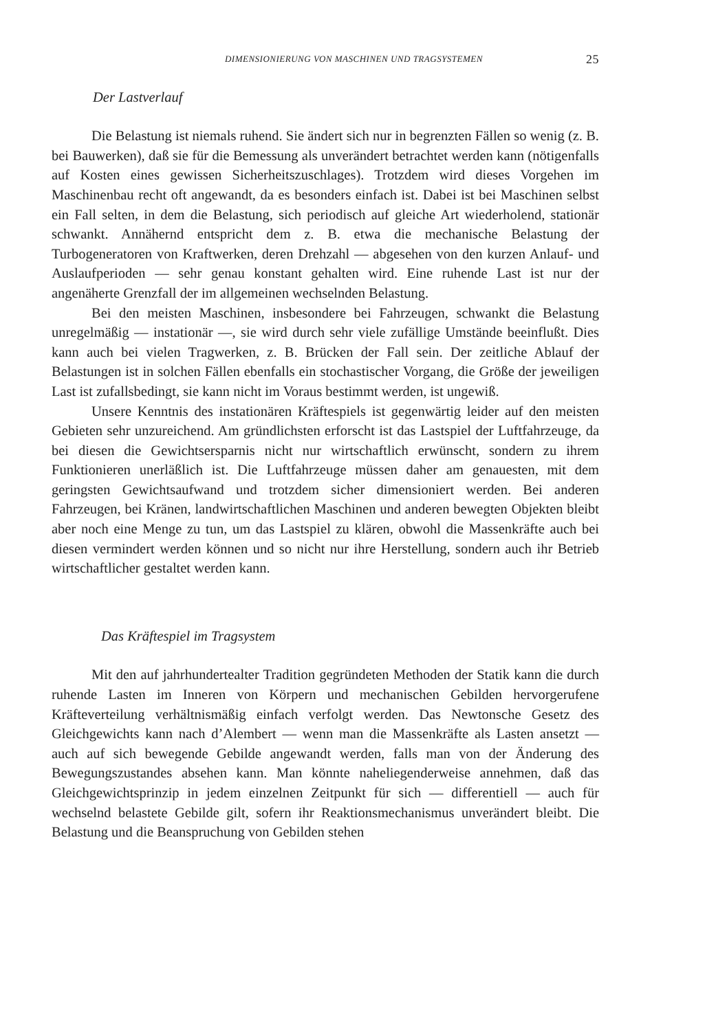DIMENSIONIERUNG VON MASCHINEN UND TRAGSYSTEMEN 25
Der Lastverlauf
Die Belastung ist niemals ruhend. Sie ändert sich nur in begrenzten Fällen so wenig (z. B. bei Bauwerken), daß sie für die Bemessung als unverändert betrachtet werden kann (nötigenfalls auf Kosten eines gewissen Sicherheitszuschlages). Trotzdem wird dieses Vorgehen im Maschinenbau recht oft angewandt, da es besonders einfach ist. Dabei ist bei Maschinen selbst ein Fall selten, in dem die Belastung, sich periodisch auf gleiche Art wiederholend, stationär schwankt. Annähernd entspricht dem z. B. etwa die mechanische Belastung der Turbogeneratoren von Kraftwerken, deren Drehzahl — abgesehen von den kurzen Anlauf- und Auslaufperioden — sehr genau konstant gehalten wird. Eine ruhende Last ist nur der angenäherte Grenzfall der im allgemeinen wechselnden Belastung.
Bei den meisten Maschinen, insbesondere bei Fahrzeugen, schwankt die Belastung unregelmäßig — instationär —, sie wird durch sehr viele zufällige Umstände beeinflußt. Dies kann auch bei vielen Tragwerken, z. B. Brücken der Fall sein. Der zeitliche Ablauf der Belastungen ist in solchen Fällen ebenfalls ein stochastischer Vorgang, die Größe der jeweiligen Last ist zufallsbedingt, sie kann nicht im Voraus bestimmt werden, ist ungewiß.
Unsere Kenntnis des instationären Kräftespiels ist gegenwärtig leider auf den meisten Gebieten sehr unzureichend. Am gründlichsten erforscht ist das Lastspiel der Luftfahrzeuge, da bei diesen die Gewichtsersparnis nicht nur wirtschaftlich erwünscht, sondern zu ihrem Funktionieren unerläßlich ist. Die Luftfahrzeuge müssen daher am genauesten, mit dem geringsten Gewichtsaufwand und trotzdem sicher dimensioniert werden. Bei anderen Fahrzeugen, bei Kränen, landwirtschaftlichen Maschinen und anderen bewegten Objekten bleibt aber noch eine Menge zu tun, um das Lastspiel zu klären, obwohl die Massenkräfte auch bei diesen vermindert werden können und so nicht nur ihre Herstellung, sondern auch ihr Betrieb wirtschaftlicher gestaltet werden kann.
Das Kräftespiel im Tragsystem
Mit den auf jahrhundertealter Tradition gegründeten Methoden der Statik kann die durch ruhende Lasten im Inneren von Körpern und mechanischen Gebilden hervorgerufene Kräfteverteilung verhältnismäßig einfach verfolgt werden. Das Newtonsche Gesetz des Gleichgewichts kann nach d’Alembert — wenn man die Massenkräfte als Lasten ansetzt — auch auf sich bewegende Gebilde angewandt werden, falls man von der Änderung des Bewegungszustandes absehen kann. Man könnte naheliegenderweise annehmen, daß das Gleichgewichtsprinzip in jedem einzelnen Zeitpunkt für sich — differentiell — auch für wechselnd belastete Gebilde gilt, sofern ihr Reaktionsmechanismus unverändert bleibt. Die Belastung und die Beanspruchung von Gebilden stehen